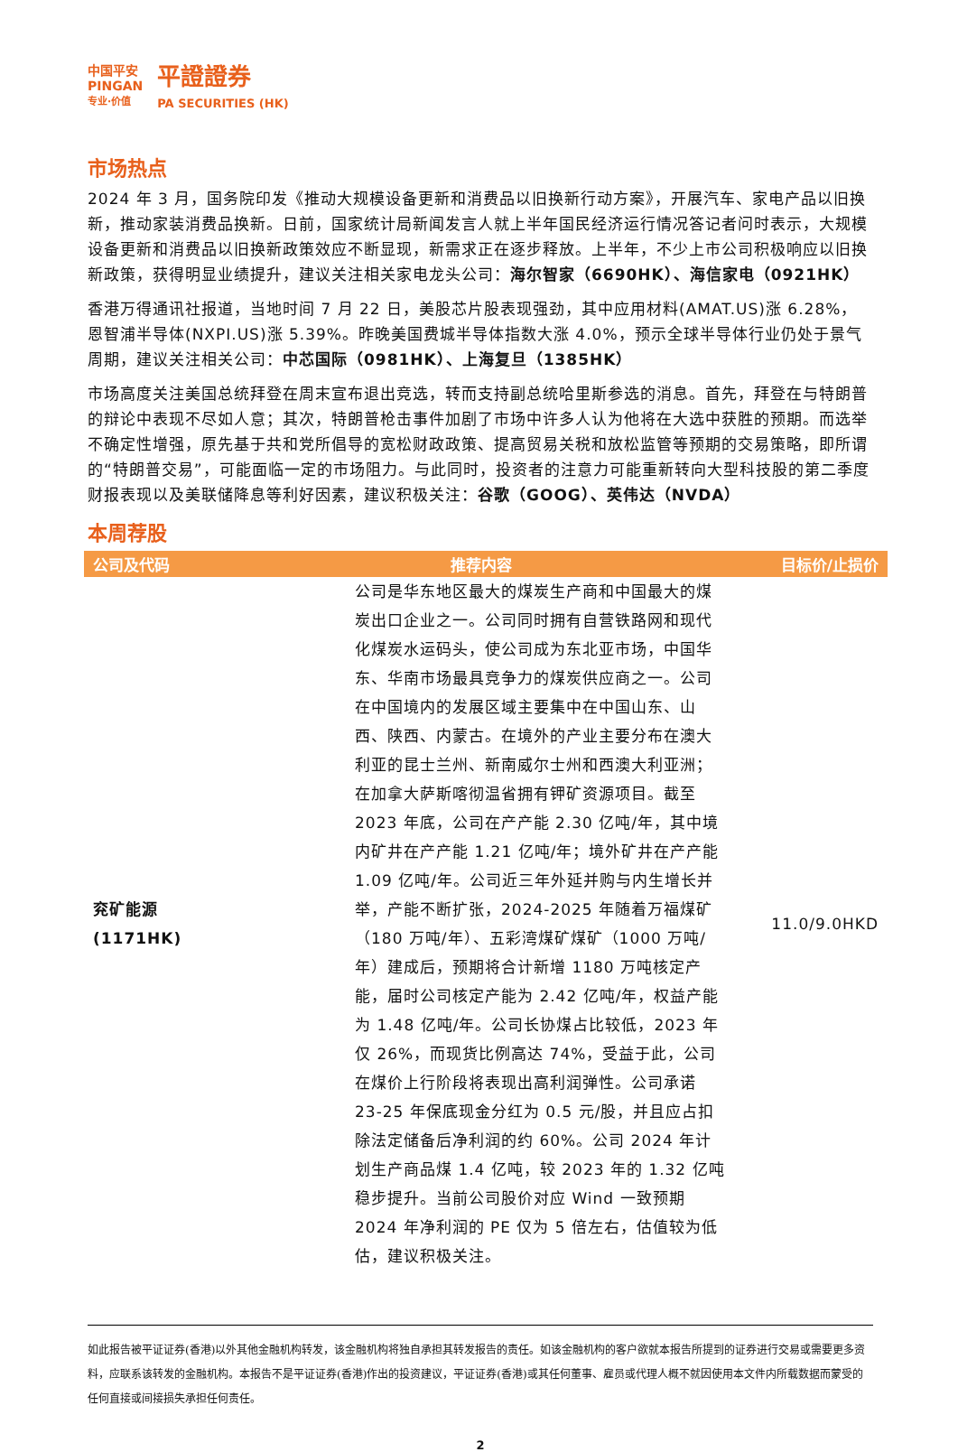中国平安
PINGAN
专业·价值
平證證券
PA SECURITIES (HK)
市场热点
2024 年 3 月，国务院印发《推动大规模设备更新和消费品以旧换新行动方案》，开展汽车、家电产品以旧换新，推动家装消费品换新。日前，国家统计局新闻发言人就上半年国民经济运行情况答记者问时表示，大规模设备更新和消费品以旧换新政策效应不断显现，新需求正在逐步释放。上半年，不少上市公司积极响应以旧换新政策，获得明显业绩提升，建议关注相关家电龙头公司：海尔智家（6690HK）、海信家电（0921HK）
香港万得通讯社报道，当地时间 7 月 22 日，美股芯片股表现强劲，其中应用材料(AMAT.US)涨 6.28%，恩智浦半导体(NXPI.US)涨 5.39%。昨晚美国费城半导体指数大涨 4.0%，预示全球半导体行业仍处于景气周期，建议关注相关公司：中芯国际（0981HK）、上海复旦（1385HK）
市场高度关注美国总统拜登在周末宣布退出竞选，转而支持副总统哈里斯参选的消息。首先，拜登在与特朗普的辩论中表现不尽如人意；其次，特朗普枪击事件加剧了市场中许多人认为他将在大选中获胜的预期。而选举不确定性增强，原先基于共和党所倡导的宽松财政政策、提高贸易关税和放松监管等预期的交易策略，即所谓的“特朗普交易”，可能面临一定的市场阻力。与此同时，投资者的注意力可能重新转向大型科技股的第二季度财报表现以及美联储降息等利好因素，建议积极关注：谷歌（GOOG）、英伟达（NVDA）
本周荐股
| 公司及代码 | 推荐内容 | 目标价/止损价 |
| --- | --- | --- |
| 兖矿能源 (1171HK) | 公司是华东地区最大的煤炭生产商和中国最大的煤炭出口企业之一。公司同时拥有自营铁路网和现代化煤炭水运码头，使公司成为东北亚市场，中国华东、华南市场最具竞争力的煤炭供应商之一。公司在中国境内的发展区域主要集中在中国山东、山西、陕西、内蒙古。在境外的产业主要分布在澳大利亚的昆士兰州、新南威尔士州和西澳大利亚洲；在加拿大萨斯喀彻温省拥有钾矿资源项目。截至 2023 年底，公司在产产能 2.30 亿吨/年，其中境内矿井在产产能 1.21 亿吨/年；境外矿井在产产能 1.09 亿吨/年。公司近三年外延并购与内生增长并举，产能不断扩张，2024-2025 年随着万福煤矿（180 万吨/年）、五彩湾煤矿煤矿（1000 万吨/年）建成后，预期将合计新增 1180 万吨核定产能，届时公司核定产能为 2.42 亿吨/年，权益产能为 1.48 亿吨/年。公司长协煤占比较低，2023 年仅 26%，而现货比例高达 74%，受益于此，公司在煤价上行阶段将表现出高利润弹性。公司承诺 23-25 年保底现金分红为 0.5 元/股，并且应占扣除法定储备后净利润的约 60%。公司 2024 年计划生产商品煤 1.4 亿吨，较 2023 年的 1.32 亿吨稳步提升。当前公司股价对应 Wind 一致预期 2024 年净利润的 PE 仅为 5 倍左右，估值较为低估，建议积极关注。 | 11.0/9.0HKD |
如此报告被平证证券(香港)以外其他金融机构转发，该金融机构将独自承担其转发报告的责任。如该金融机构的客户欲就本报告所提到的证券进行交易或需要更多资料，应联系该转发的金融机构。本报告不是平证证券(香港)作出的投资建议，平证证券(香港)或其任何董事、雇员或代理人概不就因使用本文件内所载数据而蒙受的任何直接或间接损失承担任何责任。
2